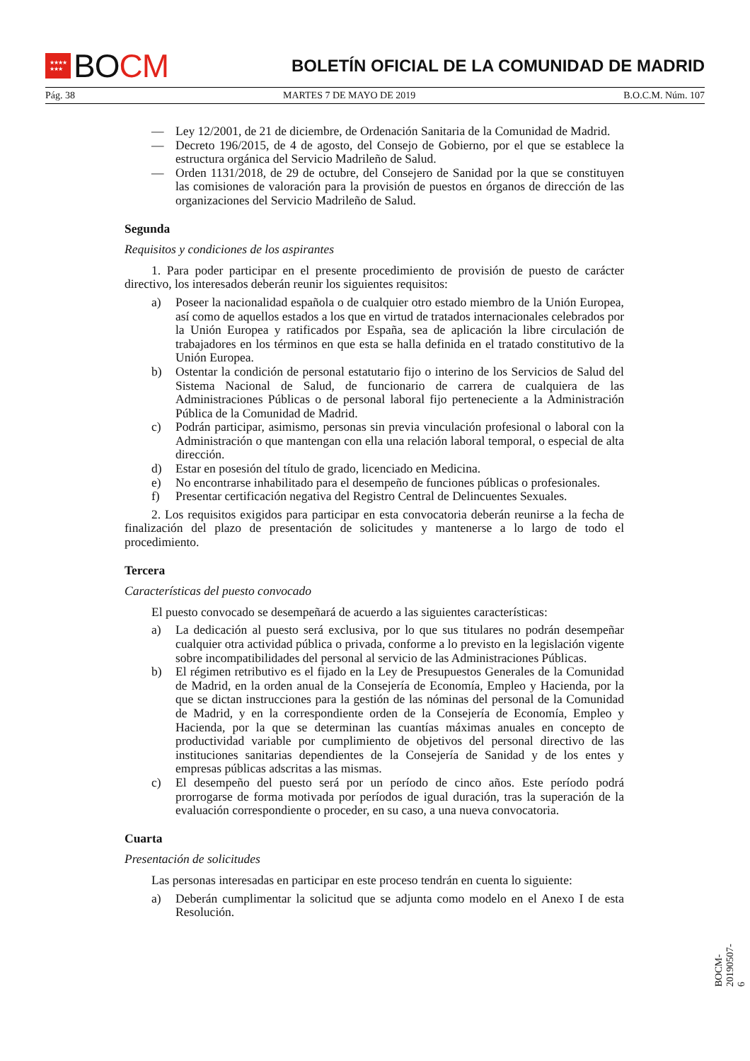★★★★
★★★
BO CM
BOLETÍN OFICIAL DE LA COMUNIDAD DE MADRID
Pág. 38 MARTES 7 DE MAYO DE 2019 B.O.C.M. Núm. 107
— Ley 12/2001, de 21 de diciembre, de Ordenación Sanitaria de la Comunidad de Madrid.
— Decreto 196/2015, de 4 de agosto, del Consejo de Gobierno, por el que se establece la estructura orgánica del Servicio Madrileño de Salud.
— Orden 1131/2018, de 29 de octubre, del Consejero de Sanidad por la que se constituyen las comisiones de valoración para la provisión de puestos en órganos de dirección de las organizaciones del Servicio Madrileño de Salud.
Segunda
Requisitos y condiciones de los aspirantes
1. Para poder participar en el presente procedimiento de provisión de puesto de carácter directivo, los interesados deberán reunir los siguientes requisitos:
a) Poseer la nacionalidad española o de cualquier otro estado miembro de la Unión Europea, así como de aquellos estados a los que en virtud de tratados internacionales celebrados por la Unión Europea y ratificados por España, sea de aplicación la libre circulación de trabajadores en los términos en que esta se halla definida en el tratado constitutivo de la Unión Europea.
b) Ostentar la condición de personal estatutario fijo o interino de los Servicios de Salud del Sistema Nacional de Salud, de funcionario de carrera de cualquiera de las Administraciones Públicas o de personal laboral fijo perteneciente a la Administración Pública de la Comunidad de Madrid.
c) Podrán participar, asimismo, personas sin previa vinculación profesional o laboral con la Administración o que mantengan con ella una relación laboral temporal, o especial de alta dirección.
d) Estar en posesión del título de grado, licenciado en Medicina.
e) No encontrarse inhabilitado para el desempeño de funciones públicas o profesionales.
f) Presentar certificación negativa del Registro Central de Delincuentes Sexuales.
2. Los requisitos exigidos para participar en esta convocatoria deberán reunirse a la fecha de finalización del plazo de presentación de solicitudes y mantenerse a lo largo de todo el procedimiento.
Tercera
Características del puesto convocado
El puesto convocado se desempeñará de acuerdo a las siguientes características:
a) La dedicación al puesto será exclusiva, por lo que sus titulares no podrán desempeñar cualquier otra actividad pública o privada, conforme a lo previsto en la legislación vigente sobre incompatibilidades del personal al servicio de las Administraciones Públicas.
b) El régimen retributivo es el fijado en la Ley de Presupuestos Generales de la Comunidad de Madrid, en la orden anual de la Consejería de Economía, Empleo y Hacienda, por la que se dictan instrucciones para la gestión de las nóminas del personal de la Comunidad de Madrid, y en la correspondiente orden de la Consejería de Economía, Empleo y Hacienda, por la que se determinan las cuantías máximas anuales en concepto de productividad variable por cumplimiento de objetivos del personal directivo de las instituciones sanitarias dependientes de la Consejería de Sanidad y de los entes y empresas públicas adscritas a las mismas.
c) El desempeño del puesto será por un período de cinco años. Este período podrá prorrogarse de forma motivada por períodos de igual duración, tras la superación de la evaluación correspondiente o proceder, en su caso, a una nueva convocatoria.
Cuarta
Presentación de solicitudes
Las personas interesadas en participar en este proceso tendrán en cuenta lo siguiente:
a) Deberán cumplimentar la solicitud que se adjunta como modelo en el Anexo I de esta Resolución.
BOCM-20190507-6